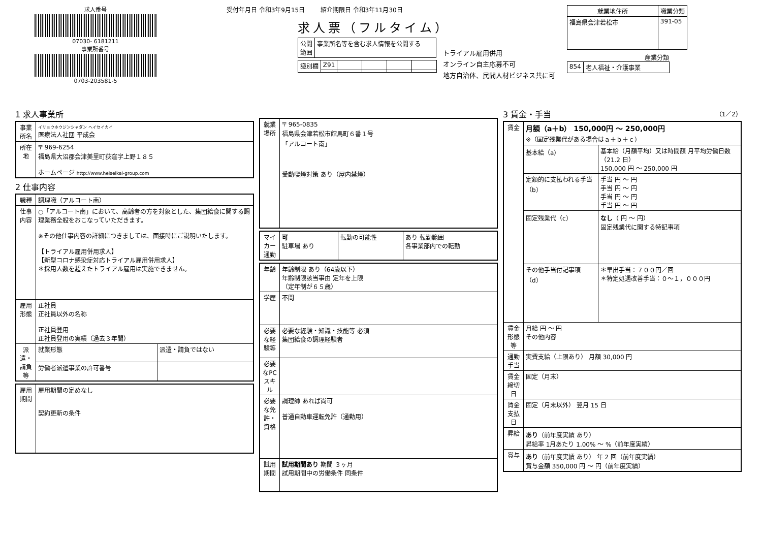求人番号
07030- 6181211
事業所番号
0703-203581-5
受付年月日 令和3年9月15日 紹介期限日 令和3年11月30日
求人票（フルタイム）
| 公開 範囲 | 事業所名等を含む求人情報を公開する |
| 識別欄 | Z91 | | | | |
トライアル雇用併用
オンライン自主応募不可
地方自治体、民間人材ビジネス共に可
| 就業地住所 | 職業分類 |
| --- | --- |
| 福島県会津若松市 | 391-05 |
産業分類
| 854 | 老人福祉・介護事業 |
1 求人事業所
| 事業所名 | イリョウホウジンシャダン ヘイセイカイ 医療法人社団 平成会 |
| 所在地 | 〒 969-6254 福島県大沼郡会津美里町荻窪字上野１８５ ホームページ http://www.heiseikai-group.com |
2 仕事内容
| 職種 | 調理職（アルコート南） | |
| 仕事内容 | ○「アルコート南」において、高齢者の方を対象とした、集団給食に関する調理業務全般をおこなっていただきます。 ※その他仕事内容の詳細につきましては、面接時にご説明いたします。 【トライアル雇用併用求人】 【新型コロナ感染症対応トライアル雇用併用求人】 ＊採用人数を超えたトライアル雇用は実施できません。 | |
| 雇用形態 | 正社員 正社員以外の名称 正社員登用 正社員登用の実績（過去３年間） | |
| 派遣・請負等 | 就業形態 | 派遣・請負ではない |
| | 労働者派遣事業の許可番号 | |
| 雇用期間 | 雇用期間の定めなし 契約更新の条件 |
| 就業場所 | 〒 965-0835 福島県会津若松市館馬町６番１号 「アルコート南」 受動喫煙対策 あり（屋内禁煙） |
| マイカー通勤 | 可 駐車場 あり | 転勤の可能性 | あり 転勤範囲 各事業部内での転勤 |
| 年齢 | 年齢制限 あり（64歳以下） 年齢制限該当事由 定年を上限 （定年制が６５歳） |
| 学歴 | 不問 |
| 必要な経験等 | 必要な経験・知識・技能等 必須 集団給食の調理経験者 |
| 必要なPCスキル | |
| 必要な免許・資格 | 調理師 あれば尚可 普通自動車運転免許（通勤用） |
| 試用期間 | 試用期間あり 期間 ３ヶ月 試用期間中の労働条件 同条件 |
3 賃金・手当 （1／2）
| 賃金 | 月額（a＋b） 150,000円 ～ 250,000円 ※（固定残業代がある場合はａ＋ｂ＋ｃ） | |
| | 基本給（a） | 基本給（月額平均）又は時間額 月平均労働日数（21.2 日） 150,000 円 ～ 250,000 円 |
| | 定額的に支払われる手当（b） | 手当 円 ～ 円 手当 円 ～ 円 手当 円 ～ 円 手当 円 ～ 円 |
| | 固定残業代（c） | なし （ 円 ～ 円） 固定残業代に関する特記事項 |
| | その他手当付記事項（d） | ＊早出手当：７００円／回 ＊特定処遇改善手当：０～１，０００円 |
| 賃金形態等 | 月給 円 ～ 円 その他内容 | |
| 通勤手当 | 実費支給（上限あり） 月額 30,000 円 | |
| 賃金締切日 | 固定（月末） | |
| 賃金支払日 | 固定（月末以外） 翌月 15 日 | |
| 昇給 | あり （前年度実績 あり） 昇給率 1月あたり 1.00% ～ %（前年度実績） | |
| 賞与 | あり （前年度実績 あり） 年 2 回（前年度実績） 賞与金額 350,000 円 ～ 円（前年度実績） | |